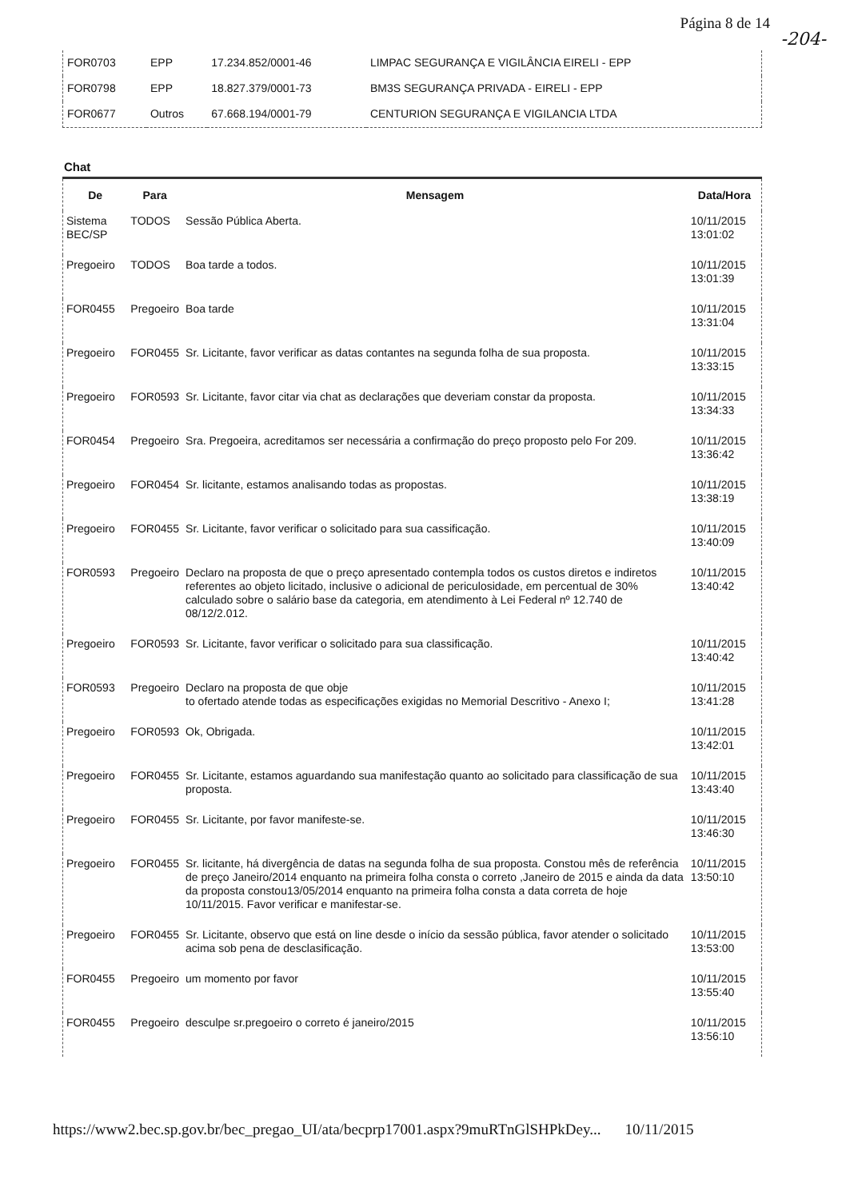Página 8 de 14
-204-
| FOR0703 | EPP | 17.234.852/0001-46 | LIMPAC SEGURANÇA E VIGILÂNCIA EIRELI - EPP |
| FOR0798 | EPP | 18.827.379/0001-73 | BM3S SEGURANÇA PRIVADA - EIRELI - EPP |
| FOR0677 | Outros | 67.668.194/0001-79 | CENTURION SEGURANÇA E VIGILANCIA LTDA |
Chat
| De | Para | Mensagem | Data/Hora |
| --- | --- | --- | --- |
| Sistema BEC/SP | TODOS | Sessão Pública Aberta. | 10/11/2015 13:01:02 |
| Pregoeiro | TODOS | Boa tarde a todos. | 10/11/2015 13:01:39 |
| FOR0455 | Pregoeiro | Boa tarde | 10/11/2015 13:31:04 |
| Pregoeiro | FOR0455 | Sr. Licitante, favor verificar as datas contantes na segunda folha de sua proposta. | 10/11/2015 13:33:15 |
| Pregoeiro | FOR0593 | Sr. Licitante, favor citar via chat as declarações que deveriam constar da proposta. | 10/11/2015 13:34:33 |
| FOR0454 | Pregoeiro | Sra. Pregoeira, acreditamos ser necessária a confirmação do preço proposto pelo For 209. | 10/11/2015 13:36:42 |
| Pregoeiro | FOR0454 | Sr. licitante, estamos analisando todas as propostas. | 10/11/2015 13:38:19 |
| Pregoeiro | FOR0455 | Sr. Licitante, favor verificar o solicitado para sua cassificação. | 10/11/2015 13:40:09 |
| FOR0593 | Pregoeiro | Declaro na proposta de que o preço apresentado contempla todos os custos diretos e indiretos referentes ao objeto licitado, inclusive o adicional de periculosidade, em percentual de 30% calculado sobre o salário base da categoria, em atendimento à Lei Federal nº 12.740 de 08/12/2.012. | 10/11/2015 13:40:42 |
| Pregoeiro | FOR0593 | Sr. Licitante, favor verificar o solicitado para sua classificação. | 10/11/2015 13:40:42 |
| FOR0593 | Pregoeiro | Declaro na proposta de que obje to ofertado atende todas as especificações exigidas no Memorial Descritivo - Anexo I; | 10/11/2015 13:41:28 |
| Pregoeiro | FOR0593 | Ok, Obrigada. | 10/11/2015 13:42:01 |
| Pregoeiro | FOR0455 | Sr. Licitante, estamos aguardando sua manifestação quanto ao solicitado para classificação de sua proposta. | 10/11/2015 13:43:40 |
| Pregoeiro | FOR0455 | Sr. Licitante, por favor manifeste-se. | 10/11/2015 13:46:30 |
| Pregoeiro | FOR0455 | Sr. licitante, há divergência de datas na segunda folha de sua proposta. Constou mês de referência de preço Janeiro/2014 enquanto na primeira folha consta o correto ,Janeiro de 2015 e ainda da data da proposta constou13/05/2014 enquanto na primeira folha consta a data correta de hoje 10/11/2015. Favor verificar e manifestar-se. | 10/11/2015 13:50:10 |
| Pregoeiro | FOR0455 | Sr. Licitante, observo que está on line desde o início da sessão pública, favor atender o solicitado acima sob pena de desclasificação. | 10/11/2015 13:53:00 |
| FOR0455 | Pregoeiro | um momento por favor | 10/11/2015 13:55:40 |
| FOR0455 | Pregoeiro | desculpe sr.pregoeiro o correto é janeiro/2015 | 10/11/2015 13:56:10 |
https://www2.bec.sp.gov.br/bec_pregao_UI/ata/becprp17001.aspx?9muRTnGlSHPkDey... 10/11/2015